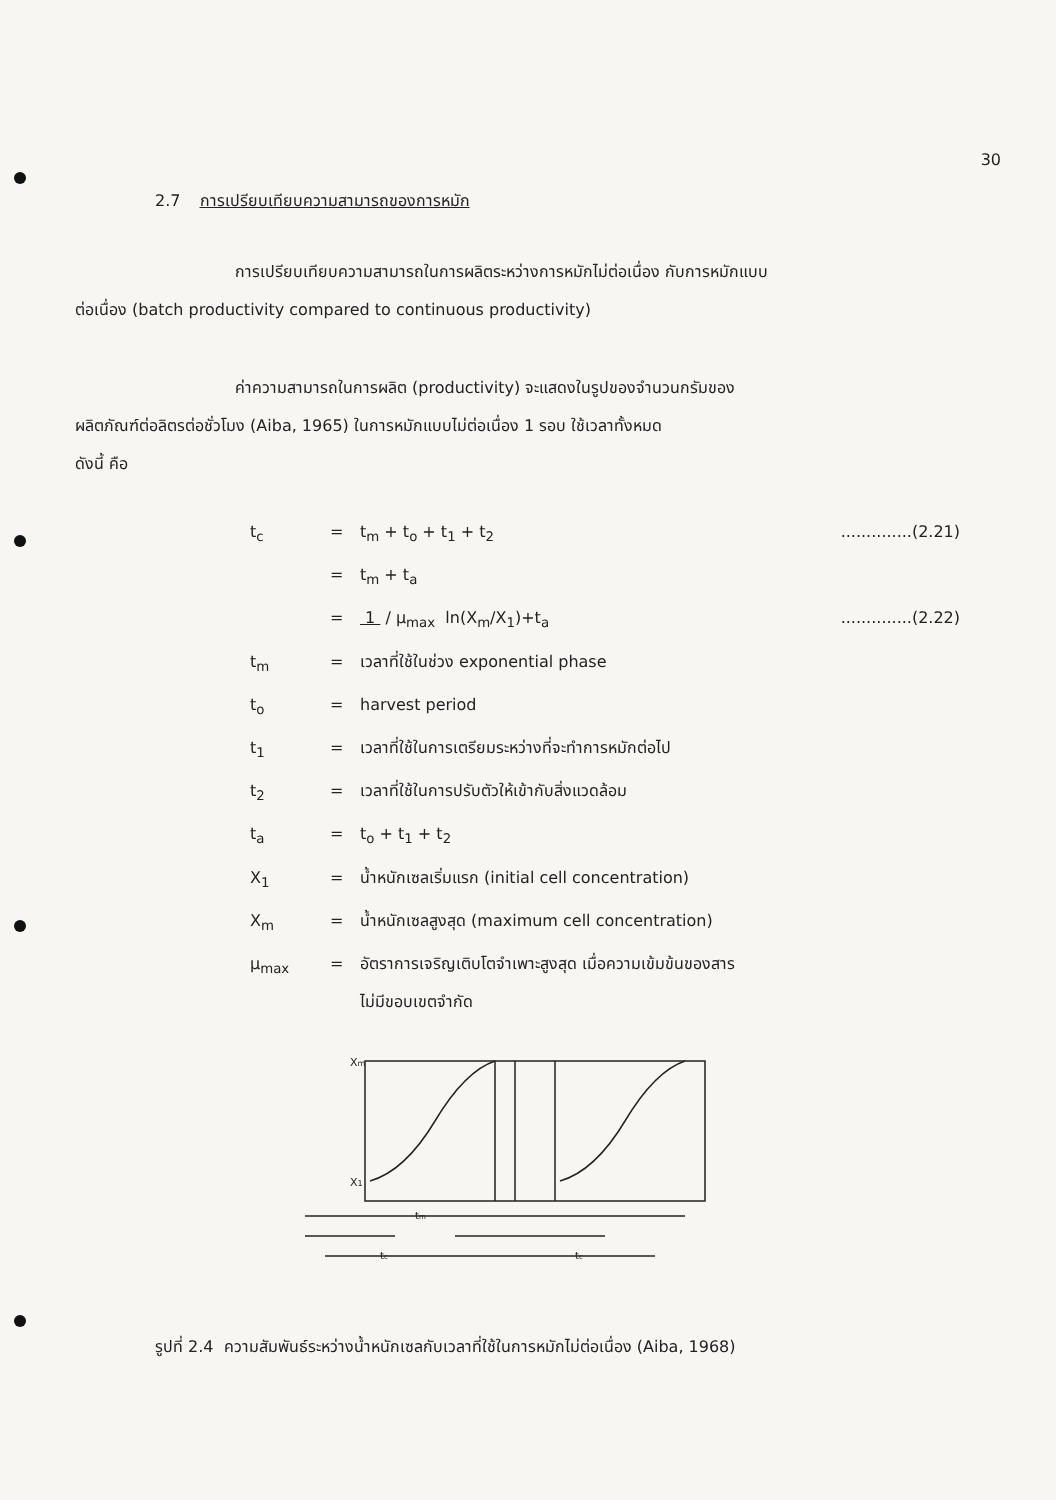30
2.7 การเปรียบเทียบความสามารถของการหมัก
การเปรียบเทียบความสามารถในการผลิตระหว่างการหมักไม่ต่อเนื่อง กับการหมักแบบ
ต่อเนื่อง (batch productivity compared to continuous productivity)
ค่าความสามารถในการผลิต (productivity) จะแสดงในรูปของจำนวนกรัมของ
ผลิตภัณฑ์ต่อลิตรต่อชั่วโมง (Aiba, 1965) ในการหมักแบบไม่ต่อเนื่อง 1 รอบ ใช้เวลาทั้งหมด
ดังนี้ คือ
t<sub>c</sub> = t<sub>m</sub> + t<sub>o</sub> + t<sub>1</sub> + t<sub>2</sub>..............(2.21)
= t<sub>m</sub> + t<sub>a</sub>
= 1 / μ<sub>max</sub> ln(X<sub>m</sub>/X<sub>1</sub>)+t<sub>a</sub>..............(2.22)
t<sub>m</sub> = เวลาที่ใช้ในช่วง exponential phase
t<sub>o</sub> = harvest period
t<sub>1</sub> = เวลาที่ใช้ในการเตรียมระหว่างที่จะทำการหมักต่อไป
t<sub>2</sub> = เวลาที่ใช้ในการปรับตัวให้เข้ากับสิ่งแวดล้อม
t<sub>a</sub> = t<sub>o</sub> + t<sub>1</sub> + t<sub>2</sub>
X<sub>1</sub> = น้ำหนักเซลเริ่มแรก (initial cell concentration)
X<sub>m</sub> = น้ำหนักเซลสูงสุด (maximum cell concentration)
μ<sub>max</sub> = อัตราการเจริญเติบโตจำเพาะสูงสุด เมื่อความเข้มข้นของสาร
ไม่มีขอบเขตจำกัด
Xm
X1
tm
tc
tc
รูปที่ 2.4 ความสัมพันธ์ระหว่างน้ำหนักเซลกับเวลาที่ใช้ในการหมักไม่ต่อเนื่อง (Aiba, 1968)